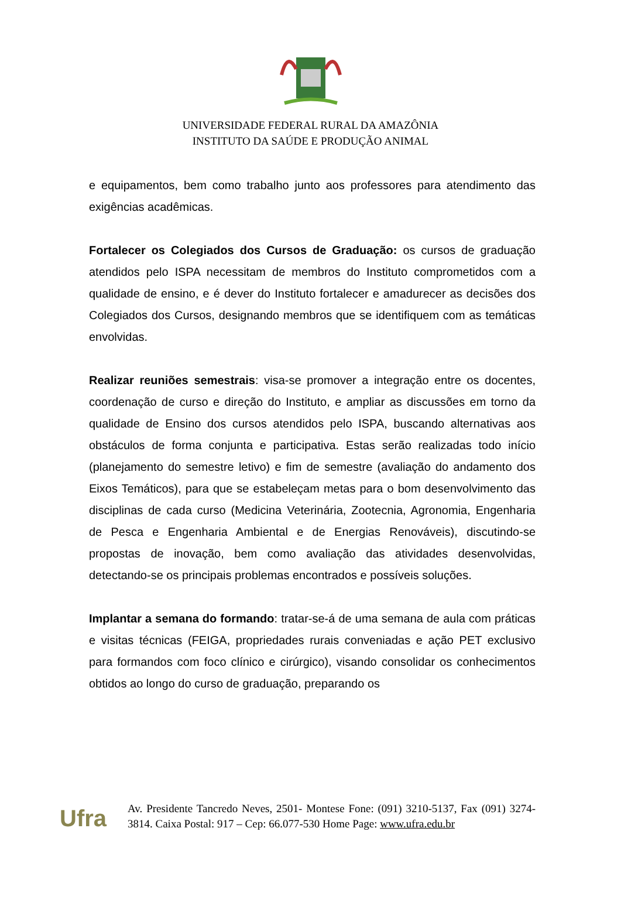UNIVERSIDADE FEDERAL RURAL DA AMAZÔNIA
INSTITUTO DA SAÚDE E PRODUÇÃO ANIMAL
e equipamentos, bem como trabalho junto aos professores para atendimento das exigências acadêmicas.
Fortalecer os Colegiados dos Cursos de Graduação: os cursos de graduação atendidos pelo ISPA necessitam de membros do Instituto comprometidos com a qualidade de ensino, e é dever do Instituto fortalecer e amadurecer as decisões dos Colegiados dos Cursos, designando membros que se identifiquem com as temáticas envolvidas.
Realizar reuniões semestrais: visa-se promover a integração entre os docentes, coordenação de curso e direção do Instituto, e ampliar as discussões em torno da qualidade de Ensino dos cursos atendidos pelo ISPA, buscando alternativas aos obstáculos de forma conjunta e participativa. Estas serão realizadas todo início (planejamento do semestre letivo) e fim de semestre (avaliação do andamento dos Eixos Temáticos), para que se estabeleçam metas para o bom desenvolvimento das disciplinas de cada curso (Medicina Veterinária, Zootecnia, Agronomia, Engenharia de Pesca e Engenharia Ambiental e de Energias Renováveis), discutindo-se propostas de inovação, bem como avaliação das atividades desenvolvidas, detectando-se os principais problemas encontrados e possíveis soluções.
Implantar a semana do formando: tratar-se-á de uma semana de aula com práticas e visitas técnicas (FEIGA, propriedades rurais conveniadas e ação PET exclusivo para formandos com foco clínico e cirúrgico), visando consolidar os conhecimentos obtidos ao longo do curso de graduação, preparando os
Ufra
Av. Presidente Tancredo Neves, 2501- Montese Fone: (091) 3210-5137, Fax (091) 3274-3814. Caixa Postal: 917 – Cep: 66.077-530 Home Page: www.ufra.edu.br